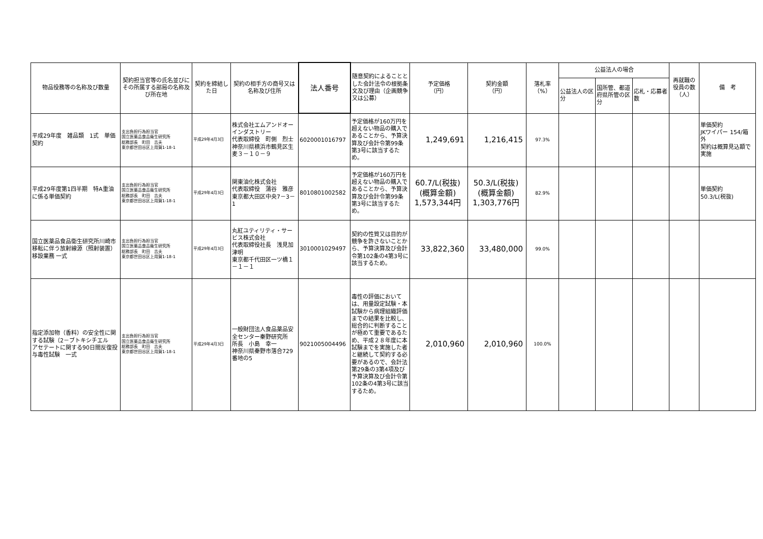| 物品役務等の名称及び数量 | 契約担当官等の氏名並びにその所属する部局の名称及び所在地 | 契約を締結した日 | 契約の相手方の商号又は名称及び住所 | 法人番号 | 随意契約によることとした会計法令の根拠条文及び理由（企画競争又は公募） | 予定価格 （円） | 契約金額 （円） | 落札率 （%） | 公益法人の場合 | | | 再就職の役員の数（人） | 備 考 |
| --- | --- | --- | --- | --- | --- | --- | --- | --- | --- | --- | --- | --- | --- |
| | | | | | | | | | 公益法人の区分 | 国所管、都道府県所管の区分 | 応札・応募者数 | | |
| 平成29年度 雑品類 1式 単価契約 | 支出負担行為担当官 国立医薬品食品衛生研究所 総務部長 町田 吉夫 東京都世田谷区上用賀1-18-1 | 平成29年4月3日 | 株式会社エムアンドオーインダストリー 代表取締役 町側 烈士 神奈川県横浜市鶴見区生麦３－１０－９ | 6020001016797 | 予定価格が160万円を超えない物品の購入であることから、予算決算及び会計令第99条第3号に該当するため。 | 1,249,691 | 1,216,415 | 97.3% | | | | | 単価契約 JKワイパー 154/箱 外 契約は概算見込額で実施 |
| 平成29年度第1四半期 特A重油に係る単価契約 | 支出負担行為担当官 国立医薬品食品衛生研究所 総務部長 町田 吉夫 東京都世田谷区上用賀1-18-1 | 平成29年4月3日 | 関東油化株式会社 代表取締役 蒲谷 雅彦 東京都大田区中央7－3－1 | 8010801002582 | 予定価格が160万円を超えない物品の購入であることから、予算決算及び会計令第99条第3号に該当するため。 | 60.7/L(税抜) (概算金額) 1,573,344円 | 50.3/L(税抜) (概算金額) 1,303,776円 | 82.9% | | | | | 単価契約 50.3/L(税抜) |
| 国立医薬品食品衛生研究所川崎市移転に伴う放射線源（照射装置）移設業務 一式 | 支出負担行為担当官 国立医薬品食品衛生研究所 総務部長 町田 吉夫 東京都世田谷区上用賀1-18-1 | 平成29年4月3日 | 丸紅ユティリティ・サービス株式会社 代表取締役社長 浅見加津明 東京都千代田区一ツ橋１－１－１ | 3010001029497 | 契約の性質又は目的が競争を許さないことから、予算決算及び会計令第102条の4第3号に該当するため。 | 33,822,360 | 33,480,000 | 99.0% | | | | | |
| 指定添加物（香料）の安全性に関する試験（2－ブトキシチエル アセテートに関する90日間反復投与毒性試験 一式 | 支出負担行為担当官 国立医薬品食品衛生研究所 総務部長 町田 吉夫 東京都世田谷区上用賀1-18-1 | 平成29年4月3日 | 一般財団法人食品薬品安全センター秦野研究所 所長 小島 幸一 神奈川県秦野市落合729番地の5 | 9021005004496 | 毒性の評価においては、用量設定試験・本試験から病理組織評価までの結果を比較し、総合的に判断することが極めて重要であるため、平成２８年度に本試験までを実施した者と継続して契約する必要があるので、会計法第29条の3第4項及び予算決算及び会計令第102条の4第3号に該当するため。 | 2,010,960 | 2,010,960 | 100.0% | | | | | |